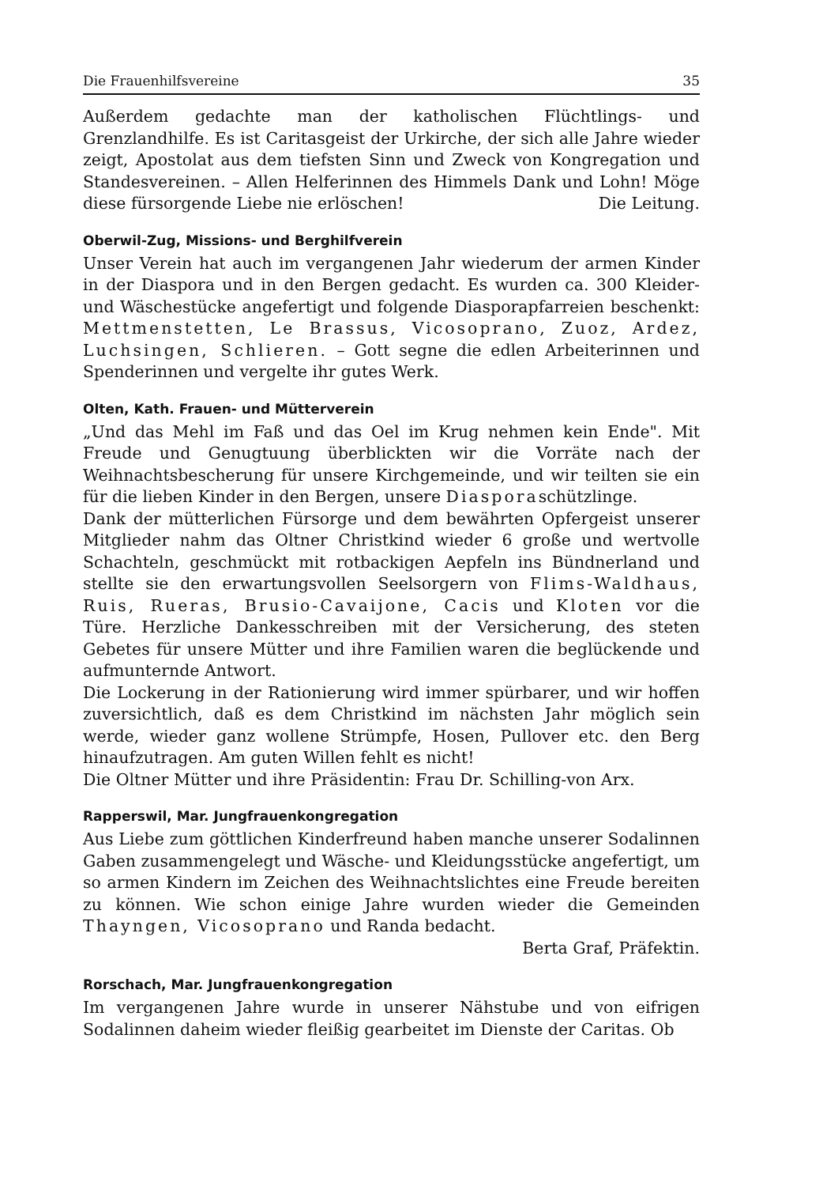Die Frauenhilfsvereine 35
Außerdem gedachte man der katholischen Flüchtlings- und Grenzlandhilfe. Es ist Caritasgeist der Urkirche, der sich alle Jahre wieder zeigt, Apostolat aus dem tiefsten Sinn und Zweck von Kongregation und Standesvereinen. – Allen Helferinnen des Himmels Dank und Lohn! Möge diese fürsorgende Liebe nie erlöschen! Die Leitung.
Oberwil-Zug, Missions- und Berghilfverein
Unser Verein hat auch im vergangenen Jahr wiederum der armen Kinder in der Diaspora und in den Bergen gedacht. Es wurden ca. 300 Kleider- und Wäschestücke angefertigt und folgende Diasporapfarreien beschenkt: Mettmenstetten, Le Brassus, Vicosoprano, Zuoz, Ardez, Luchsingen, Schlieren. – Gott segne die edlen Arbeiterinnen und Spenderinnen und vergelte ihr gutes Werk.
Olten, Kath. Frauen- und Mütterverein
„Und das Mehl im Faß und das Oel im Krug nehmen kein Ende". Mit Freude und Genugtuung überblickten wir die Vorräte nach der Weihnachtsbescherung für unsere Kirchgemeinde, und wir teilten sie ein für die lieben Kinder in den Bergen, unsere Diasporaschützlinge.
Dank der mütterlichen Fürsorge und dem bewährten Opfergeist unserer Mitglieder nahm das Oltner Christkind wieder 6 große und wertvolle Schachteln, geschmückt mit rotbackigen Aepfeln ins Bündnerland und stellte sie den erwartungsvollen Seelsorgern von Flims-Waldhaus, Ruis, Rueras, Brusio-Cavaijone, Cacis und Kloten vor die Türe. Herzliche Dankesschreiben mit der Versicherung, des steten Gebetes für unsere Mütter und ihre Familien waren die beglückende und aufmunternde Antwort.
Die Lockerung in der Rationierung wird immer spürbarer, und wir hoffen zuversichtlich, daß es dem Christkind im nächsten Jahr möglich sein werde, wieder ganz wollene Strümpfe, Hosen, Pullover etc. den Berg hinaufzutragen. Am guten Willen fehlt es nicht!
Die Oltner Mütter und ihre Präsidentin: Frau Dr. Schilling-von Arx.
Rapperswil, Mar. Jungfrauenkongregation
Aus Liebe zum göttlichen Kinderfreund haben manche unserer Sodalinnen Gaben zusammengelegt und Wäsche- und Kleidungsstücke angefertigt, um so armen Kindern im Zeichen des Weihnachtslichtes eine Freude bereiten zu können. Wie schon einige Jahre wurden wieder die Gemeinden Thayngen, Vicosoprano und Randa bedacht.
Berta Graf, Präfektin.
Rorschach, Mar. Jungfrauenkongregation
Im vergangenen Jahre wurde in unserer Nähstube und von eifrigen Sodalinnen daheim wieder fleißig gearbeitet im Dienste der Caritas. Ob